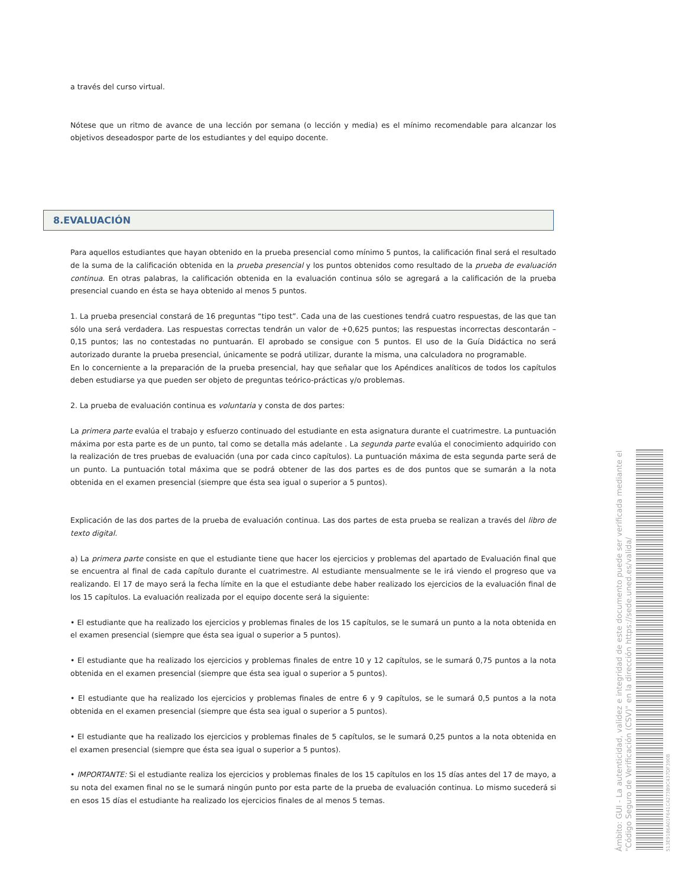a través del curso virtual.
Nótese que un ritmo de avance de una lección por semana (o lección y media) es el mínimo recomendable para alcanzar los objetivos deseadospor parte de los estudiantes y del equipo docente.
8.EVALUACIÓN
Para aquellos estudiantes que hayan obtenido en la prueba presencial como mínimo 5 puntos, la calificación final será el resultado de la suma de la calificación obtenida en la prueba presencial y los puntos obtenidos como resultado de la prueba de evaluación continua. En otras palabras, la calificación obtenida en la evaluación continua sólo se agregará a la calificación de la prueba presencial cuando en ésta se haya obtenido al menos 5 puntos.
1. La prueba presencial constará de 16 preguntas “tipo test”. Cada una de las cuestiones tendrá cuatro respuestas, de las que tan sólo una será verdadera. Las respuestas correctas tendrán un valor de +0,625 puntos; las respuestas incorrectas descontarán –0,15 puntos; las no contestadas no puntuarán. El aprobado se consigue con 5 puntos. El uso de la Guía Didáctica no será autorizado durante la prueba presencial, únicamente se podrá utilizar, durante la misma, una calculadora no programable.
En lo concerniente a la preparación de la prueba presencial, hay que señalar que los Apéndices analíticos de todos los capítulos deben estudiarse ya que pueden ser objeto de preguntas teórico-prácticas y/o problemas.
2. La prueba de evaluación continua es voluntaria y consta de dos partes:
La primera parte evalúa el trabajo y esfuerzo continuado del estudiante en esta asignatura durante el cuatrimestre. La puntuación máxima por esta parte es de un punto, tal como se detalla más adelante . La segunda parte evalúa el conocimiento adquirido con la realización de tres pruebas de evaluación (una por cada cinco capítulos). La puntuación máxima de esta segunda parte será de un punto. La puntuación total máxima que se podrá obtener de las dos partes es de dos puntos que se sumarán a la nota obtenida en el examen presencial (siempre que ésta sea igual o superior a 5 puntos).
Explicación de las dos partes de la prueba de evaluación continua. Las dos partes de esta prueba se realizan a través del libro de texto digital.
a) La primera parte consiste en que el estudiante tiene que hacer los ejercicios y problemas del apartado de Evaluación final que se encuentra al final de cada capítulo durante el cuatrimestre. Al estudiante mensualmente se le irá viendo el progreso que va realizando. El 17 de mayo será la fecha límite en la que el estudiante debe haber realizado los ejercicios de la evaluación final de los 15 capítulos. La evaluación realizada por el equipo docente será la siguiente:
• El estudiante que ha realizado los ejercicios y problemas finales de los 15 capítulos, se le sumará un punto a la nota obtenida en el examen presencial (siempre que ésta sea igual o superior a 5 puntos).
• El estudiante que ha realizado los ejercicios y problemas finales de entre 10 y 12 capítulos, se le sumará 0,75 puntos a la nota obtenida en el examen presencial (siempre que ésta sea igual o superior a 5 puntos).
• El estudiante que ha realizado los ejercicios y problemas finales de entre 6 y 9 capítulos, se le sumará 0,5 puntos a la nota obtenida en el examen presencial (siempre que ésta sea igual o superior a 5 puntos).
• El estudiante que ha realizado los ejercicios y problemas finales de 5 capítulos, se le sumará 0,25 puntos a la nota obtenida en el examen presencial (siempre que ésta sea igual o superior a 5 puntos).
• IMPORTANTE: Si el estudiante realiza los ejercicios y problemas finales de los 15 capítulos en los 15 días antes del 17 de mayo, a su nota del examen final no se le sumará ningún punto por esta parte de la prueba de evaluación continua. Lo mismo sucederá si en esos 15 días el estudiante ha realizado los ejercicios finales de al menos 5 temas.
Ámbito: GUI - La autenticidad, validez e integridad de este documento puede ser verificada mediante el "Código Seguro de Verificación (CSV)" en la dirección https://sede.uned.es/valida/
513E9186A01F641C4273B9C437DF390B